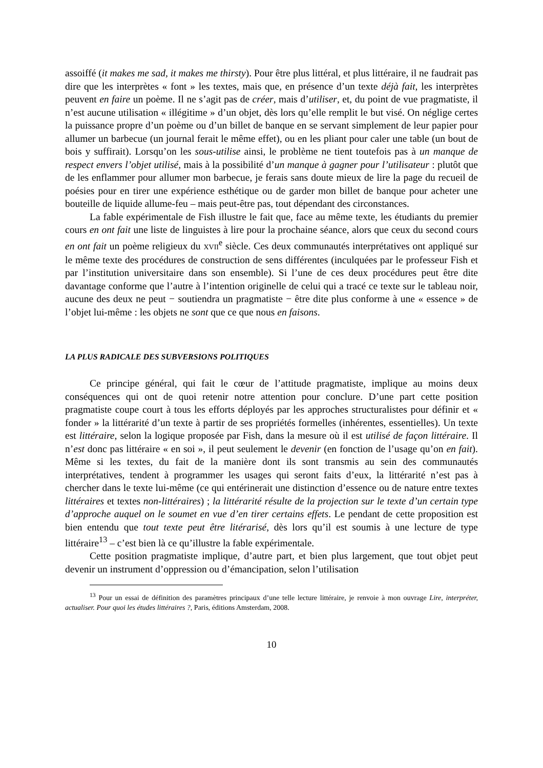assoiffé (it makes me sad, it makes me thirsty). Pour être plus littéral, et plus littéraire, il ne faudrait pas dire que les interprètes « font » les textes, mais que, en présence d’un texte déjà fait, les interprètes peuvent en faire un poème. Il ne s’agit pas de créer, mais d’utiliser, et, du point de vue pragmatiste, il n’est aucune utilisation « illégitime » d’un objet, dès lors qu’elle remplit le but visé. On néglige certes la puissance propre d’un poème ou d’un billet de banque en se servant simplement de leur papier pour allumer un barbecue (un journal ferait le même effet), ou en les pliant pour caler une table (un bout de bois y suffirait). Lorsqu’on les sous-utilise ainsi, le problème ne tient toutefois pas à un manque de respect envers l’objet utilisé, mais à la possibilité d’un manque à gagner pour l’utilisateur : plutôt que de les enflammer pour allumer mon barbecue, je ferais sans doute mieux de lire la page du recueil de poésies pour en tirer une expérience esthétique ou de garder mon billet de banque pour acheter une bouteille de liquide allume-feu – mais peut-être pas, tout dépendant des circonstances.
La fable expérimentale de Fish illustre le fait que, face au même texte, les étudiants du premier cours en ont fait une liste de linguistes à lire pour la prochaine séance, alors que ceux du second cours en ont fait un poème religieux du XVII<sup>e</sup> siècle. Ces deux communautés interprétatives ont appliqué sur le même texte des procédures de construction de sens différentes (inculquées par le professeur Fish et par l’institution universitaire dans son ensemble). Si l’une de ces deux procédures peut être dite davantage conforme que l’autre à l’intention originelle de celui qui a tracé ce texte sur le tableau noir, aucune des deux ne peut − soutiendra un pragmatiste − être dite plus conforme à une « essence » de l’objet lui-même : les objets ne sont que ce que nous en faisons.
LA PLUS RADICALE DES SUBVERSIONS POLITIQUES
Ce principe général, qui fait le cœur de l’attitude pragmatiste, implique au moins deux conséquences qui ont de quoi retenir notre attention pour conclure. D’une part cette position pragmatiste coupe court à tous les efforts déployés par les approches structuralistes pour définir et « fonder » la littérarité d’un texte à partir de ses propriétés formelles (inhérentes, essentielles). Un texte est littéraire, selon la logique proposée par Fish, dans la mesure où il est utilisé de façon littéraire. Il n’est donc pas littéraire « en soi », il peut seulement le devenir (en fonction de l’usage qu’on en fait). Même si les textes, du fait de la manière dont ils sont transmis au sein des communautés interprétatives, tendent à programmer les usages qui seront faits d’eux, la littérarité n’est pas à chercher dans le texte lui-même (ce qui entérinerait une distinction d’essence ou de nature entre textes littéraires et textes non-littéraires) ; la littérarité résulte de la projection sur le texte d’un certain type d’approche auquel on le soumet en vue d’en tirer certains effets. Le pendant de cette proposition est bien entendu que tout texte peut être litérarisé, dès lors qu’il est soumis à une lecture de type littéraire<sup>13</sup> – c’est bien là ce qu’illustre la fable expérimentale.
Cette position pragmatiste implique, d’autre part, et bien plus largement, que tout objet peut devenir un instrument d’oppression ou d’émancipation, selon l’utilisation
<sup>13</sup> Pour un essai de définition des paramètres principaux d’une telle lecture littéraire, je renvoie à mon ouvrage Lire, interpréter, actualiser. Pour quoi les études littéraires ?, Paris, éditions Amsterdam, 2008.
10